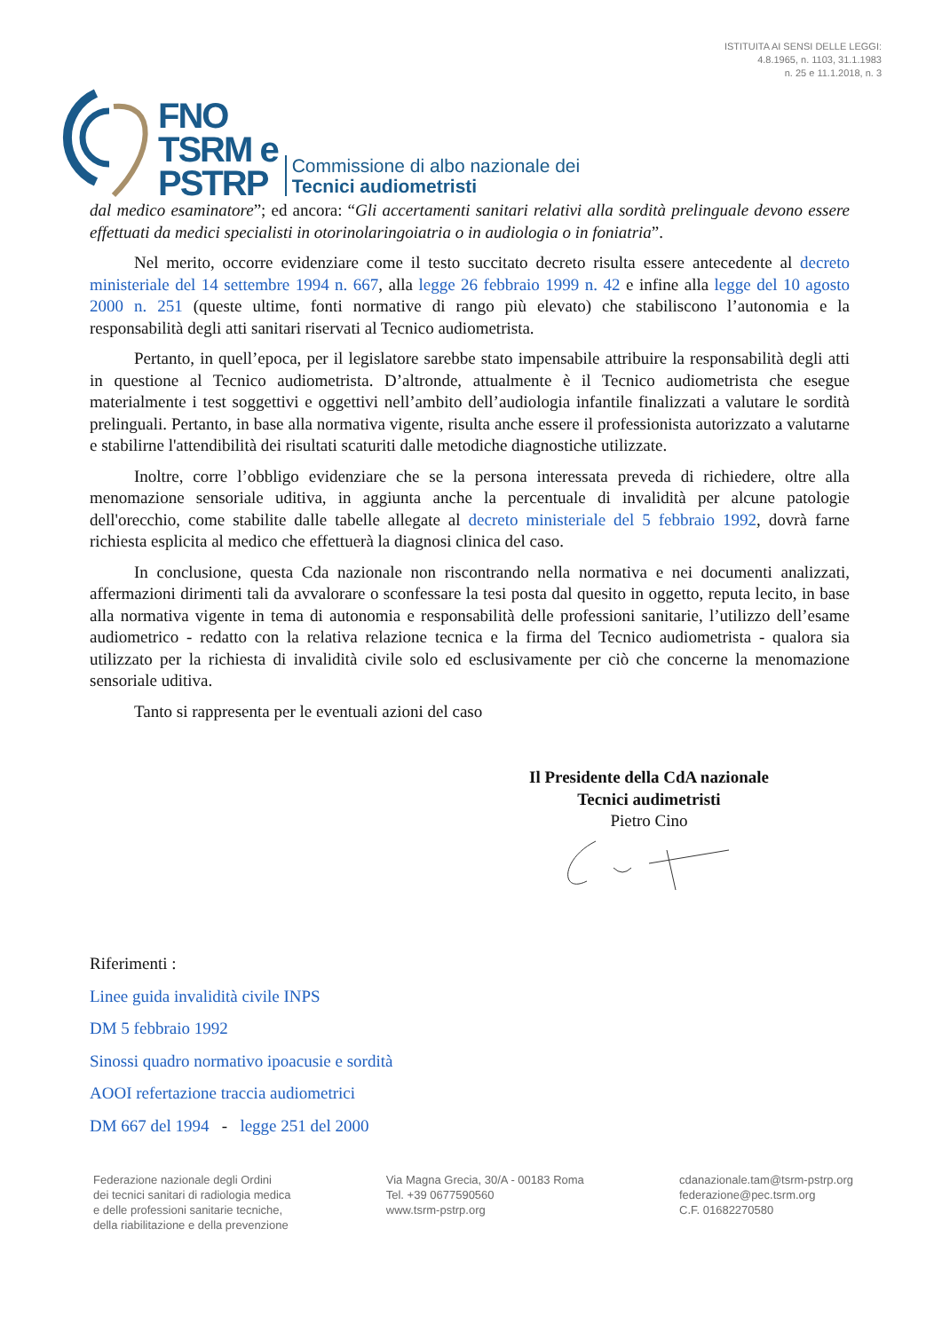FNO
TSRM e
PSTRP
Commissione di albo nazionale dei
Tecnici audiometristi
ISTITUITA AI SENSI DELLE LEGGI:
4.8.1965, n. 1103, 31.1.1983
n. 25 e 11.1.2018, n. 3
dal medico esaminatore”; ed ancora: “Gli accertamenti sanitari relativi alla sordità prelinguale devono essere effettuati da medici specialisti in otorinolaringoiatria o in audiologia o in foniatria”.
Nel merito, occorre evidenziare come il testo succitato decreto risulta essere antecedente al decreto ministeriale del 14 settembre 1994 n. 667, alla legge 26 febbraio 1999 n. 42 e infine alla legge del 10 agosto 2000 n. 251 (queste ultime, fonti normative di rango più elevato) che stabiliscono l’autonomia e la responsabilità degli atti sanitari riservati al Tecnico audiometrista.
Pertanto, in quell’epoca, per il legislatore sarebbe stato impensabile attribuire la responsabilità degli atti in questione al Tecnico audiometrista. D’altronde, attualmente è il Tecnico audiometrista che esegue materialmente i test soggettivi e oggettivi nell’ambito dell’audiologia infantile finalizzati a valutare le sordità prelinguali. Pertanto, in base alla normativa vigente, risulta anche essere il professionista autorizzato a valutarne e stabilirne l'attendibilità dei risultati scaturiti dalle metodiche diagnostiche utilizzate.
Inoltre, corre l’obbligo evidenziare che se la persona interessata preveda di richiedere, oltre alla menomazione sensoriale uditiva, in aggiunta anche la percentuale di invalidità per alcune patologie dell'orecchio, come stabilite dalle tabelle allegate al decreto ministeriale del 5 febbraio 1992, dovrà farne richiesta esplicita al medico che effettuerà la diagnosi clinica del caso.
In conclusione, questa Cda nazionale non riscontrando nella normativa e nei documenti analizzati, affermazioni dirimenti tali da avvalorare o sconfessare la tesi posta dal quesito in oggetto, reputa lecito, in base alla normativa vigente in tema di autonomia e responsabilità delle professioni sanitarie, l’utilizzo dell’esame audiometrico - redatto con la relativa relazione tecnica e la firma del Tecnico audiometrista - qualora sia utilizzato per la richiesta di invalidità civile solo ed esclusivamente per ciò che concerne la menomazione sensoriale uditiva.
Tanto si rappresenta per le eventuali azioni del caso
Il Presidente della CdA nazionale
Tecnici audimetristi
Pietro Cino
Riferimenti :
Linee guida invalidità civile INPS
DM 5 febbraio 1992
Sinossi quadro normativo ipoacusie e sordità
AOOI refertazione traccia audiometrici
DM 667 del 1994 - legge 251 del 2000
Federazione nazionale degli Ordini
dei tecnici sanitari di radiologia medica
e delle professioni sanitarie tecniche,
della riabilitazione e della prevenzione
Via Magna Grecia, 30/A - 00183 Roma
Tel. +39 0677590560
www.tsrm-pstrp.org
cdanazionale.tam@tsrm-pstrp.org
federazione@pec.tsrm.org
C.F. 01682270580